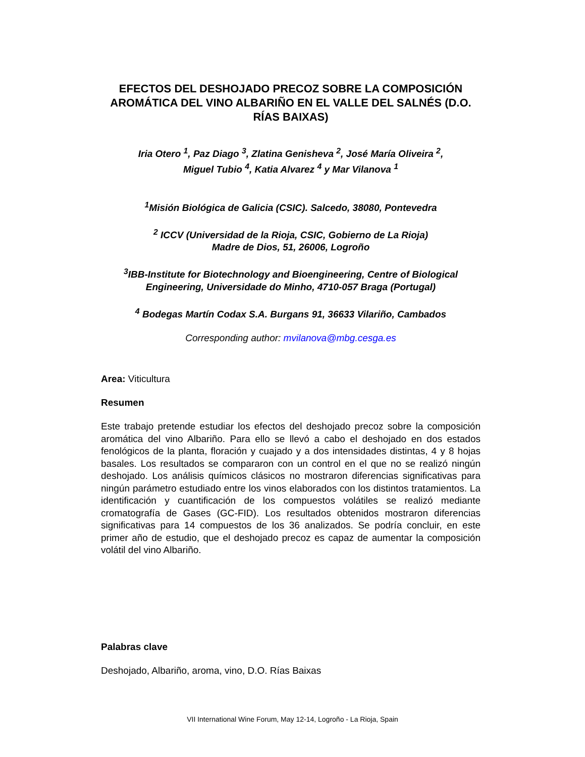EFECTOS DEL DESHOJADO PRECOZ SOBRE LA COMPOSICIÓN AROMÁTICA DEL VINO ALBARIÑO EN EL VALLE DEL SALNÉS (D.O. RÍAS BAIXAS)
Iria Otero <sup>1</sup>, Paz Diago <sup>3</sup>, Zlatina Genisheva <sup>2</sup>, José María Oliveira <sup>2</sup>,
Miguel Tubio <sup>4</sup>, Katia Alvarez <sup>4</sup> y Mar Vilanova <sup>1</sup>
<sup>1</sup> Misión Biológica de Galicia (CSIC). Salcedo, 38080, Pontevedra
<sup>2</sup> ICCV (Universidad de la Rioja, CSIC, Gobierno de La Rioja)
Madre de Dios, 51, 26006, Logroño
<sup>3</sup> IBB-Institute for Biotechnology and Bioengineering, Centre of Biological Engineering, Universidade do Minho, 4710-057 Braga (Portugal)
<sup>4</sup> Bodegas Martín Codax S.A. Burgans 91, 36633 Vilariño, Cambados
Corresponding author: mvilanova@mbg.cesga.es
Area: Viticultura
Resumen
Este trabajo pretende estudiar los efectos del deshojado precoz sobre la composición aromática del vino Albariño. Para ello se llevó a cabo el deshojado en dos estados fenológicos de la planta, floración y cuajado y a dos intensidades distintas, 4 y 8 hojas basales. Los resultados se compararon con un control en el que no se realizó ningún deshojado. Los análisis químicos clásicos no mostraron diferencias significativas para ningún parámetro estudiado entre los vinos elaborados con los distintos tratamientos. La identificación y cuantificación de los compuestos volátiles se realizó mediante cromatografía de Gases (GC-FID). Los resultados obtenidos mostraron diferencias significativas para 14 compuestos de los 36 analizados. Se podría concluir, en este primer año de estudio, que el deshojado precoz es capaz de aumentar la composición volátil del vino Albariño.
Palabras clave
Deshojado, Albariño, aroma, vino, D.O. Rías Baixas
VII International Wine Forum, May 12-14, Logroño - La Rioja, Spain